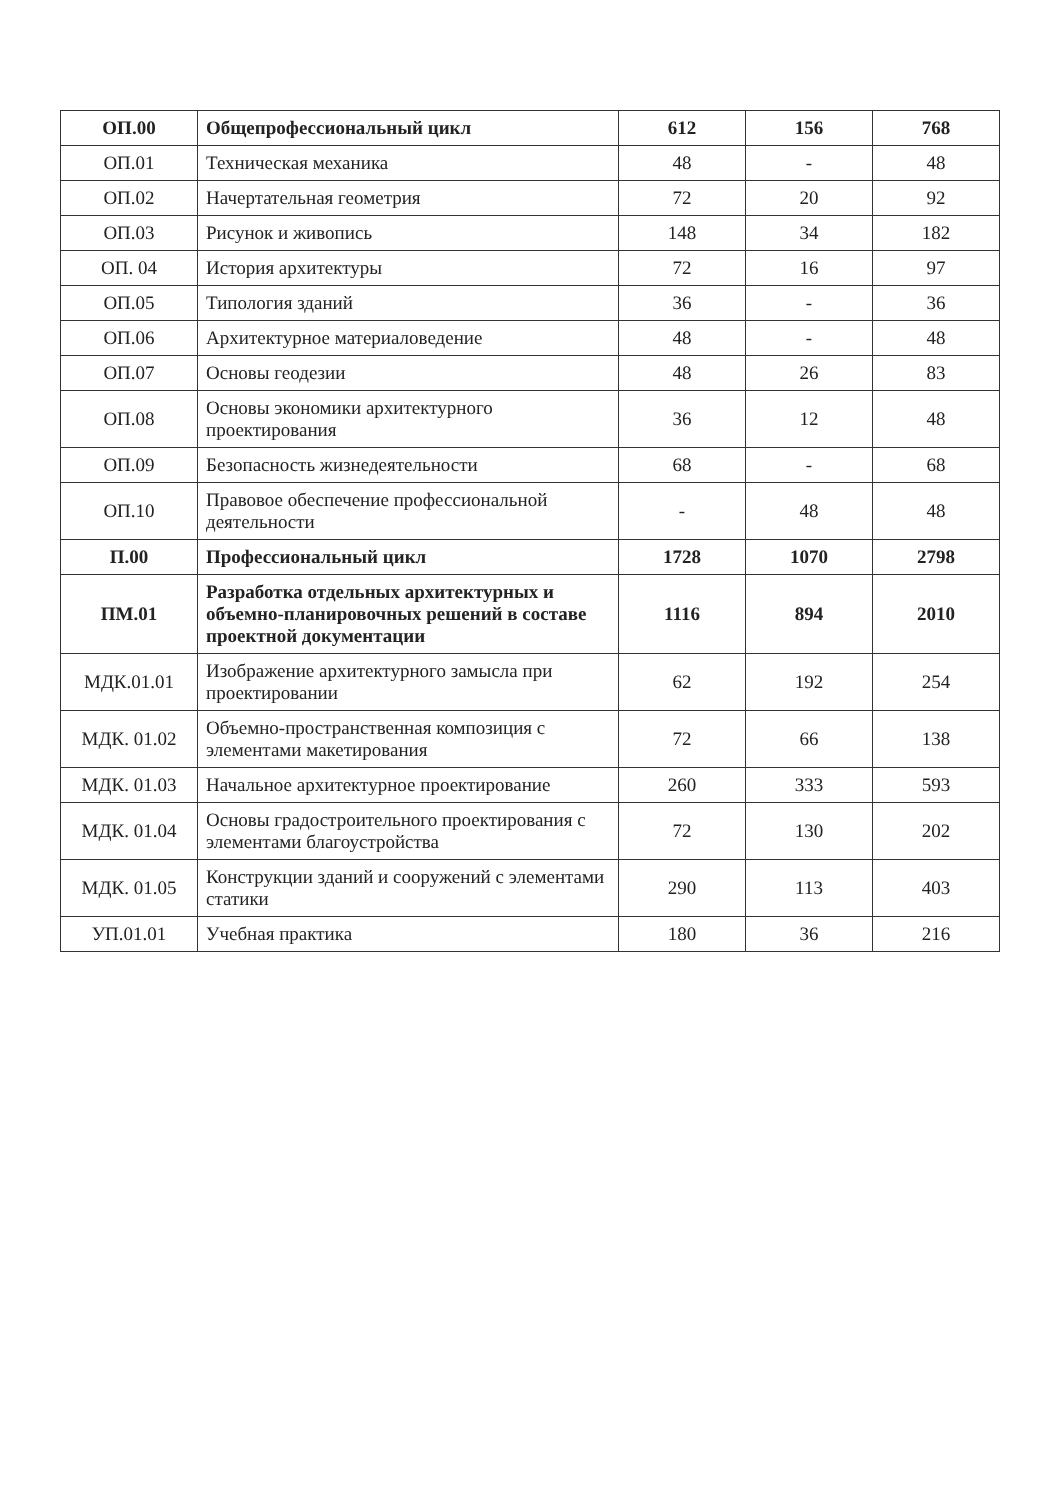| ОП.00 | Общепрофессиональный цикл | 612 | 156 | 768 |
| ОП.01 | Техническая механика | 48 | - | 48 |
| ОП.02 | Начертательная геометрия | 72 | 20 | 92 |
| ОП.03 | Рисунок и живопись | 148 | 34 | 182 |
| ОП. 04 | История архитектуры | 72 | 16 | 97 |
| ОП.05 | Типология зданий | 36 | - | 36 |
| ОП.06 | Архитектурное материаловедение | 48 | - | 48 |
| ОП.07 | Основы геодезии | 48 | 26 | 83 |
| ОП.08 | Основы экономики архитектурного проектирования | 36 | 12 | 48 |
| ОП.09 | Безопасность жизнедеятельности | 68 | - | 68 |
| ОП.10 | Правовое обеспечение профессиональной деятельности | - | 48 | 48 |
| П.00 | Профессиональный цикл | 1728 | 1070 | 2798 |
| ПМ.01 | Разработка отдельных архитектурных и объемно-планировочных решений в составе проектной документации | 1116 | 894 | 2010 |
| МДК.01.01 | Изображение архитектурного замысла при проектировании | 62 | 192 | 254 |
| МДК. 01.02 | Объемно-пространственная композиция с элементами макетирования | 72 | 66 | 138 |
| МДК. 01.03 | Начальное архитектурное проектирование | 260 | 333 | 593 |
| МДК. 01.04 | Основы градостроительного проектирования с элементами благоустройства | 72 | 130 | 202 |
| МДК. 01.05 | Конструкции зданий и сооружений с элементами статики | 290 | 113 | 403 |
| УП.01.01 | Учебная практика | 180 | 36 | 216 |